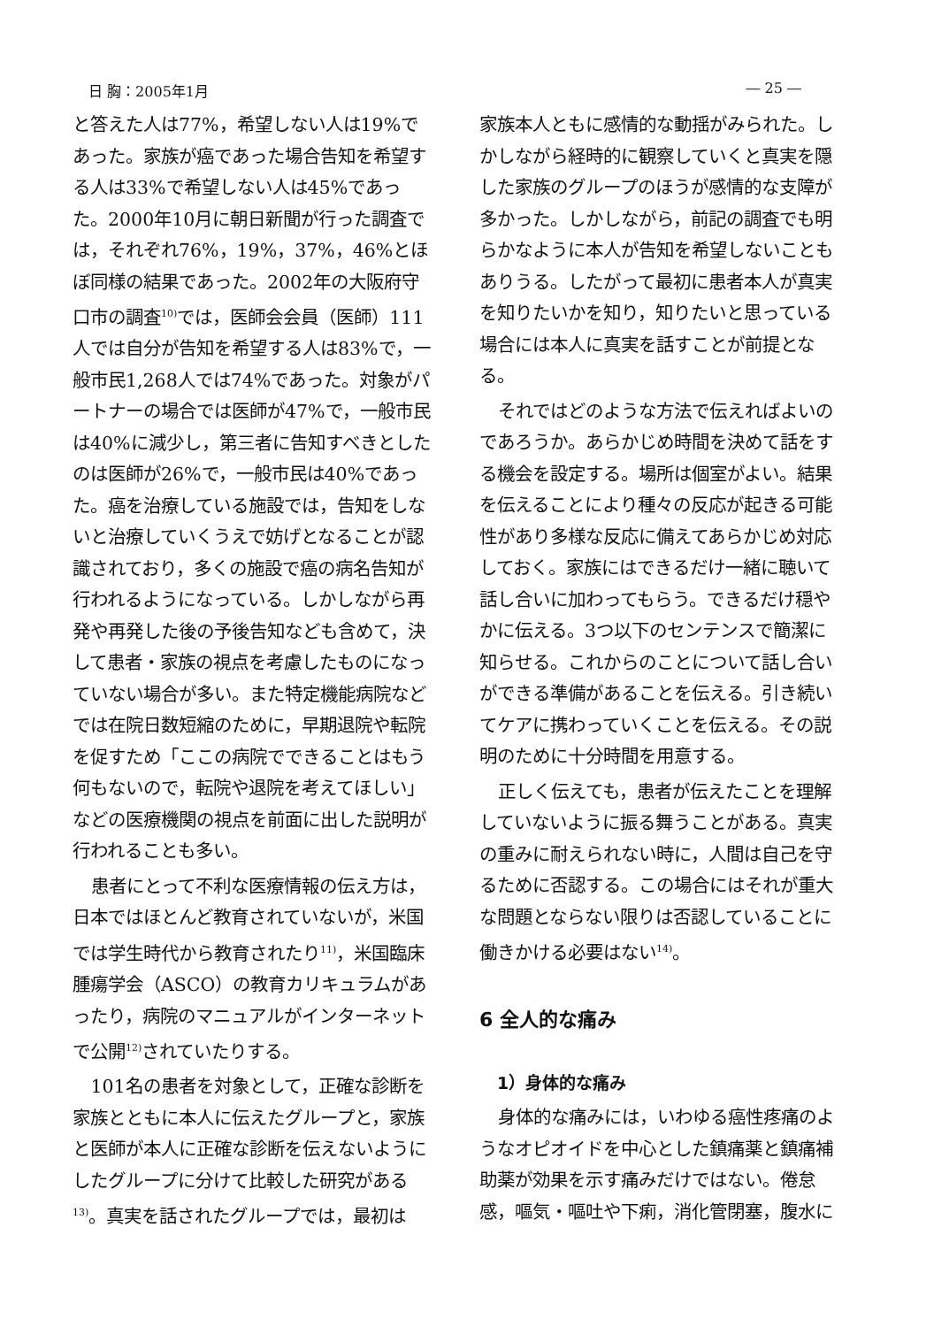日 胸：2005年1月 ― 25 ―
と答えた人は77%，希望しない人は19%であった。家族が癌であった場合告知を希望する人は33%で希望しない人は45%であった。2000年10月に朝日新聞が行った調査では，それぞれ76%，19%，37%，46%とほぼ同様の結果であった。2002年の大阪府守口市の調査<sup>10)</sup>では，医師会会員（医師）111人では自分が告知を希望する人は83%で，一般市民1,268人では74%であった。対象がパートナーの場合では医師が47%で，一般市民は40%に減少し，第三者に告知すべきとしたのは医師が26%で，一般市民は40%であった。癌を治療している施設では，告知をしないと治療していくうえで妨げとなることが認識されており，多くの施設で癌の病名告知が行われるようになっている。しかしながら再発や再発した後の予後告知なども含めて，決して患者・家族の視点を考慮したものになっていない場合が多い。また特定機能病院などでは在院日数短縮のために，早期退院や転院を促すため「ここの病院でできることはもう何もないので，転院や退院を考えてほしい」などの医療機関の視点を前面に出した説明が行われることも多い。
患者にとって不利な医療情報の伝え方は，日本ではほとんど教育されていないが，米国では学生時代から教育されたり<sup>11)</sup>，米国臨床腫瘍学会（ASCO）の教育カリキュラムがあったり，病院のマニュアルがインターネットで公開<sup>12)</sup>されていたりする。
101名の患者を対象として，正確な診断を家族とともに本人に伝えたグループと，家族と医師が本人に正確な診断を伝えないようにしたグループに分けて比較した研究がある<sup>13)</sup>。真実を話されたグループでは，最初は
家族本人ともに感情的な動揺がみられた。しかしながら経時的に観察していくと真実を隠した家族のグループのほうが感情的な支障が多かった。しかしながら，前記の調査でも明らかなように本人が告知を希望しないこともありうる。したがって最初に患者本人が真実を知りたいかを知り，知りたいと思っている場合には本人に真実を話すことが前提となる。
それではどのような方法で伝えればよいのであろうか。あらかじめ時間を決めて話をする機会を設定する。場所は個室がよい。結果を伝えることにより種々の反応が起きる可能性があり多様な反応に備えてあらかじめ対応しておく。家族にはできるだけ一緒に聴いて話し合いに加わってもらう。できるだけ穏やかに伝える。3つ以下のセンテンスで簡潔に知らせる。これからのことについて話し合いができる準備があることを伝える。引き続いてケアに携わっていくことを伝える。その説明のために十分時間を用意する。
正しく伝えても，患者が伝えたことを理解していないように振る舞うことがある。真実の重みに耐えられない時に，人間は自己を守るために否認する。この場合にはそれが重大な問題とならない限りは否認していることに働きかける必要はない<sup>14)</sup>。
6 全人的な痛み
1）身体的な痛み
身体的な痛みには，いわゆる癌性疼痛のようなオピオイドを中心とした鎮痛薬と鎮痛補助薬が効果を示す痛みだけではない。倦怠感，嘔気・嘔吐や下痢，消化管閉塞，腹水に